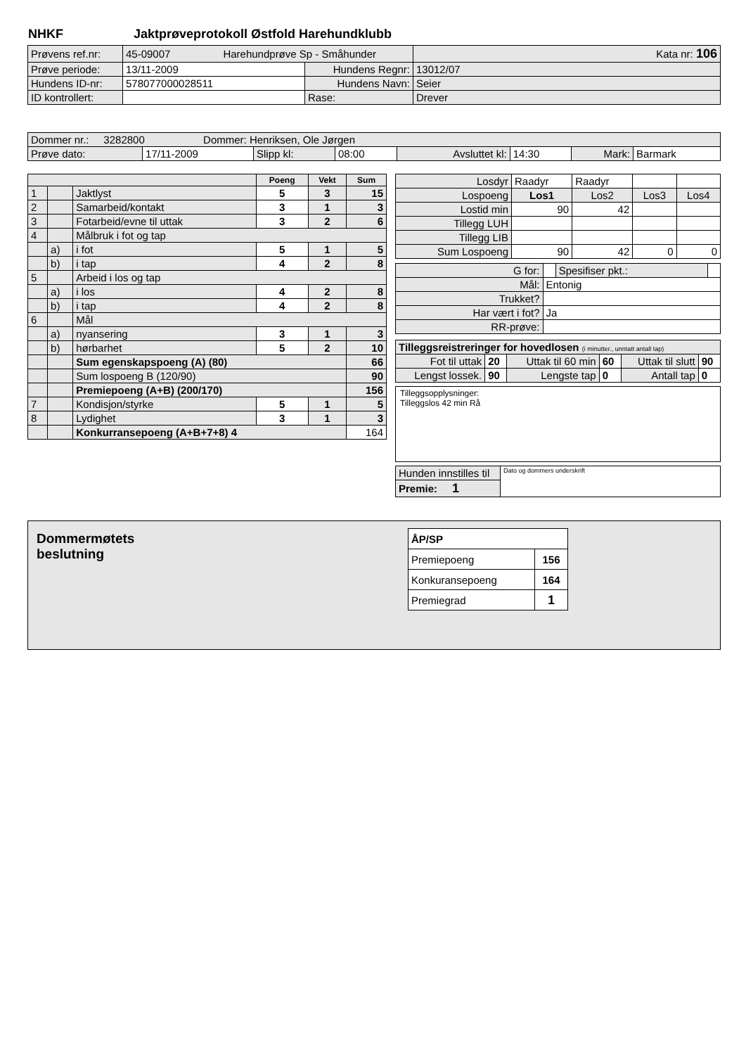NHKF Jaktprøveprotokoll Østfold Harehundklubb
| Prøvens ref.nr: | 45-09007 Harehundprøve Sp - Småhunder | | | Kata nr: 106 |
| Prøve periode: | 13/11-2009 | Hundens Regnr: | 13012/07 | |
| Hundens ID-nr: | 578077000028511 | Hundens Navn: | Seier | |
| ID kontrollert: | | Rase: | Drever | |
| Dommer nr.: 3282800 Dommer: Henriksen, Ole Jørgen | | | | | | | |
| Prøve dato: | 17/11-2009 | Slipp kl: | 08:00 | Avsluttet kl: | 14:30 | Mark: | Barmark |
| | | | Poeng | Vekt | Sum |
| 1 | | Jaktlyst | 5 | 3 | 15 |
| 2 | | Samarbeid/kontakt | 3 | 1 | 3 |
| 3 | | Fotarbeid/evne til uttak | 3 | 2 | 6 |
| 4 | | Målbruk i fot og tap | | | |
| | a) | i fot | 5 | 1 | 5 |
| | b) | i tap | 4 | 2 | 8 |
| 5 | | Arbeid i los og tap | | | |
| | a) | i los | 4 | 2 | 8 |
| | b) | i tap | 4 | 2 | 8 |
| 6 | | Mål | | | |
| | a) | nyansering | 3 | 1 | 3 |
| | b) | hørbarhet | 5 | 2 | 10 |
| | | Sum egenskapspoeng (A) (80) | | | 66 |
| | | Sum lospoeng B (120/90) | | | 90 |
| | | Premiepoeng (A+B) (200/170) | | | 156 |
| 7 | | Kondisjon/styrke | 5 | 1 | 5 |
| 8 | | Lydighet | 3 | 1 | 3 |
| | | Konkurransepoeng (A+B+7+8) 4 | | | 164 |
| Losdyr | Raadyr | Raadyr | | |
| Lospoeng | Los1 | Los2 | Los3 | Los4 |
| Lostid min | 90 | 42 | | |
| Tillegg LUH | | | | |
| Tillegg LIB | | | | |
| Sum Lospoeng | 90 | 42 | 0 | 0 |
| G for: | | Spesifiser pkt.: | |
| Mål: | Entonig | | |
| Trukket? | | | |
| Har vært i fot? | Ja | | |
| RR-prøve: | | | |
| Tilleggsreistreringer for hovedlosen (i minutter., unntatt antall tap) | | | | | |
| Fot til uttak | 20 | Uttak til 60 min | 60 | Uttak til slutt | 90 |
| Lengst lossek. | 90 | Lengste tap | 0 | Antall tap | 0 |
Tilleggsopplysninger:
Tilleggslos 42 min Rå
| Hunden innstilles til | Dato og dommers underskrift |
| Premie: 1 | |
Dommermøtets
beslutning
| ÅP/SP | |
| Premiepoeng | 156 |
| Konkuransepoeng | 164 |
| Premiegrad | 1 |